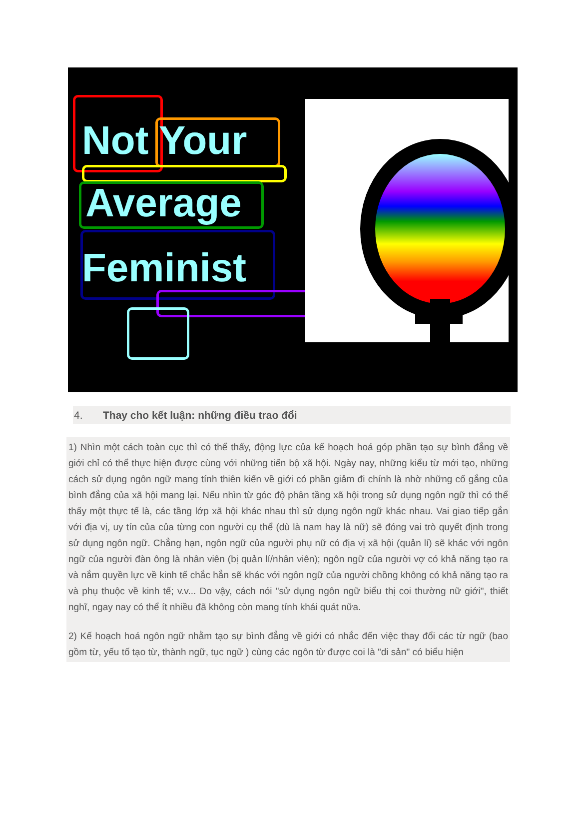Not Your
Average
Feminist
4. Thay cho kết luận: những điều trao đổi
1) Nhìn một cách toàn cục thì có thể thấy, động lực của kế hoạch hoá góp phần tạo sự bình đẳng về giới chỉ có thể thực hiện được cùng với những tiến bộ xã hội. Ngày nay, những kiểu từ mới tạo, những cách sử dụng ngôn ngữ mang tính thiên kiến về giới có phần giảm đi chính là nhờ những cố gắng của bình đẳng của xã hội mang lại. Nếu nhìn từ góc độ phân tầng xã hội trong sử dụng ngôn ngữ thì có thể thấy một thực tế là, các tầng lớp xã hội khác nhau thì sử dụng ngôn ngữ khác nhau. Vai giao tiếp gắn với địa vị, uy tín của của từng con người cụ thể (dù là nam hay là nữ) sẽ đóng vai trò quyết định trong sử dụng ngôn ngữ. Chẳng hạn, ngôn ngữ của người phụ nữ có địa vị xã hội (quản lí) sẽ khác với ngôn ngữ của người đàn ông là nhân viên (bị quản lí/nhân viên); ngôn ngữ của người vợ có khả năng tạo ra và nắm quyền lực về kinh tế chắc hẳn sẽ khác với ngôn ngữ của người chồng không có khả năng tạo ra và phụ thuộc về kinh tế; v.v... Do vậy, cách nói "sử dụng ngôn ngữ biểu thị coi thường nữ giới", thiết nghĩ, ngay nay có thể ít nhiều đã không còn mang tính khái quát nữa.
2) Kế hoạch hoá ngôn ngữ nhằm tạo sự bình đẳng về giới có nhắc đến việc thay đổi các từ ngữ (bao gồm từ, yếu tố tạo từ, thành ngữ, tục ngữ ) cùng các ngôn từ được coi là "di sản" có biểu hiện